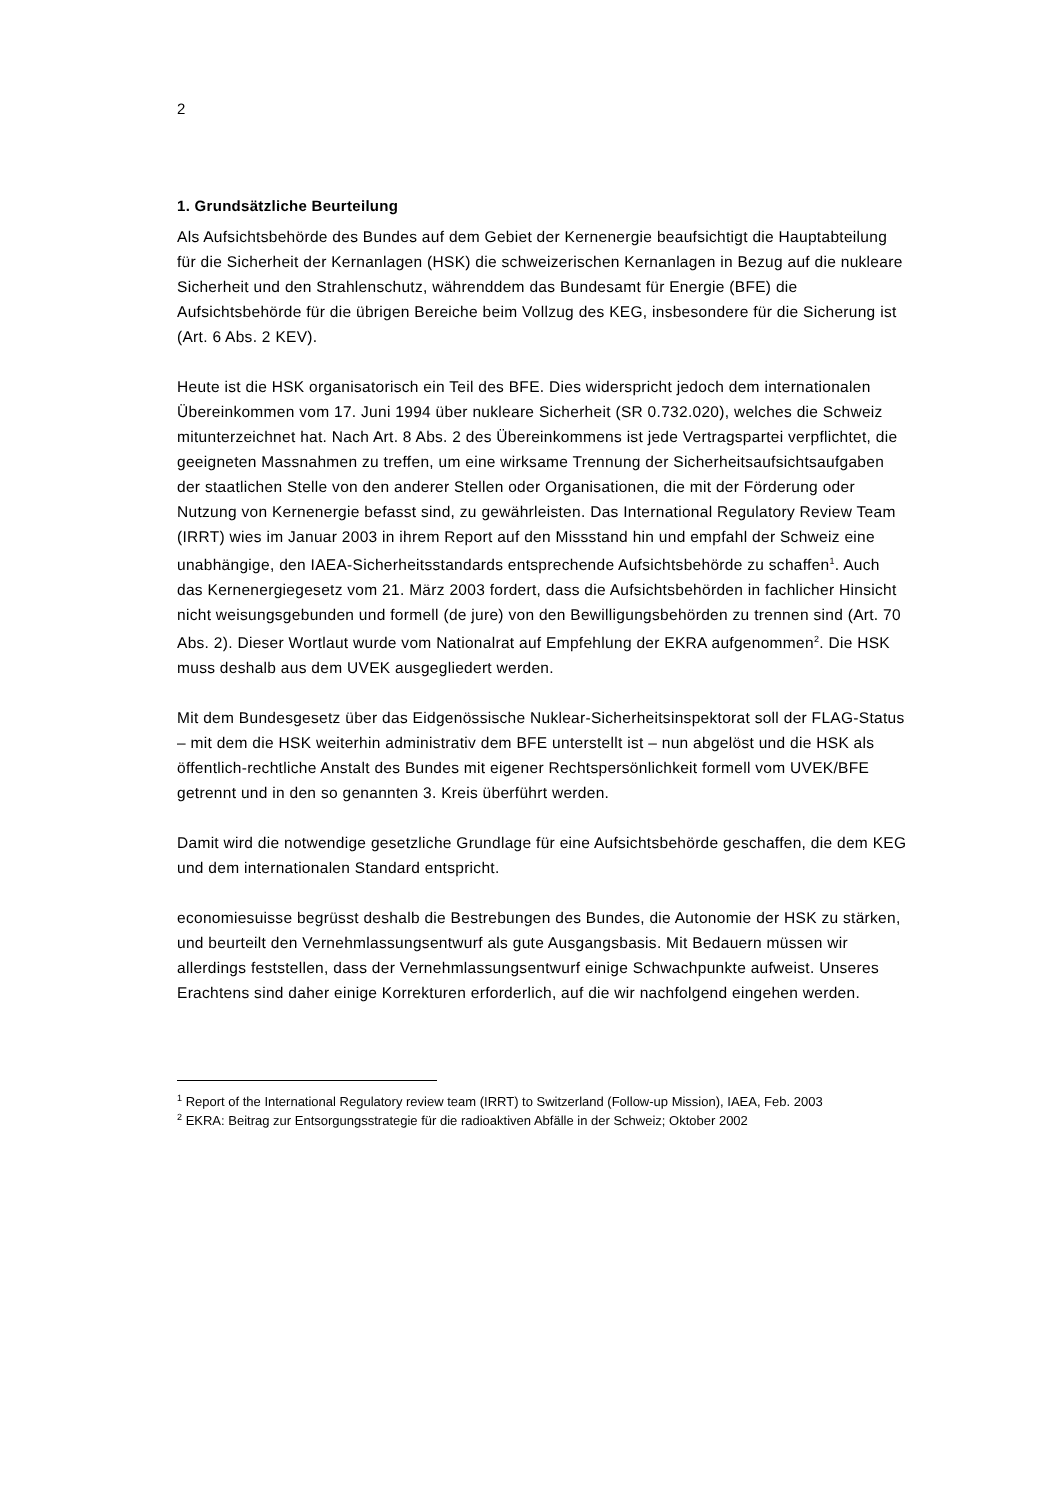2
1. Grundsätzliche Beurteilung
Als Aufsichtsbehörde des Bundes auf dem Gebiet der Kernenergie beaufsichtigt die Hauptabteilung für die Sicherheit der Kernanlagen (HSK) die schweizerischen Kernanlagen in Bezug auf die nukleare Sicherheit und den Strahlenschutz, währenddem das Bundesamt für Energie (BFE) die Aufsichtsbehörde für die übrigen Bereiche beim Vollzug des KEG, insbesondere für die Sicherung ist (Art. 6 Abs. 2 KEV).
Heute ist die HSK organisatorisch ein Teil des BFE. Dies widerspricht jedoch dem internationalen Übereinkommen vom 17. Juni 1994 über nukleare Sicherheit (SR 0.732.020), welches die Schweiz mitunterzeichnet hat. Nach Art. 8 Abs. 2 des Übereinkommens ist jede Vertragspartei verpflichtet, die geeigneten Massnahmen zu treffen, um eine wirksame Trennung der Sicherheitsaufsichtsaufgaben der staatlichen Stelle von den anderer Stellen oder Organisationen, die mit der Förderung oder Nutzung von Kernenergie befasst sind, zu gewährleisten. Das International Regulatory Review Team (IRRT) wies im Januar 2003 in ihrem Report auf den Missstand hin und empfahl der Schweiz eine unabhängige, den IAEA-Sicherheitsstandards entsprechende Aufsichtsbehörde zu schaffen<sup>1</sup>. Auch das Kernenergiegesetz vom 21. März 2003 fordert, dass die Aufsichtsbehörden in fachlicher Hinsicht nicht weisungsgebunden und formell (de jure) von den Bewilligungsbehörden zu trennen sind (Art. 70 Abs. 2). Dieser Wortlaut wurde vom Nationalrat auf Empfehlung der EKRA aufgenommen<sup>2</sup>. Die HSK muss deshalb aus dem UVEK ausgegliedert werden.
Mit dem Bundesgesetz über das Eidgenössische Nuklear-Sicherheitsinspektorat soll der FLAG-Status – mit dem die HSK weiterhin administrativ dem BFE unterstellt ist – nun abgelöst und die HSK als öffentlich-rechtliche Anstalt des Bundes mit eigener Rechtspersönlichkeit formell vom UVEK/BFE getrennt und in den so genannten 3. Kreis überführt werden.
Damit wird die notwendige gesetzliche Grundlage für eine Aufsichtsbehörde geschaffen, die dem KEG und dem internationalen Standard entspricht.
economiesuisse begrüsst deshalb die Bestrebungen des Bundes, die Autonomie der HSK zu stärken, und beurteilt den Vernehmlassungsentwurf als gute Ausgangsbasis. Mit Bedauern müssen wir allerdings feststellen, dass der Vernehmlassungsentwurf einige Schwachpunkte aufweist. Unseres Erachtens sind daher einige Korrekturen erforderlich, auf die wir nachfolgend eingehen werden.
<sup>1</sup> Report of the International Regulatory review team (IRRT) to Switzerland (Follow-up Mission), IAEA, Feb. 2003
<sup>2</sup> EKRA: Beitrag zur Entsorgungsstrategie für die radioaktiven Abfälle in der Schweiz; Oktober 2002